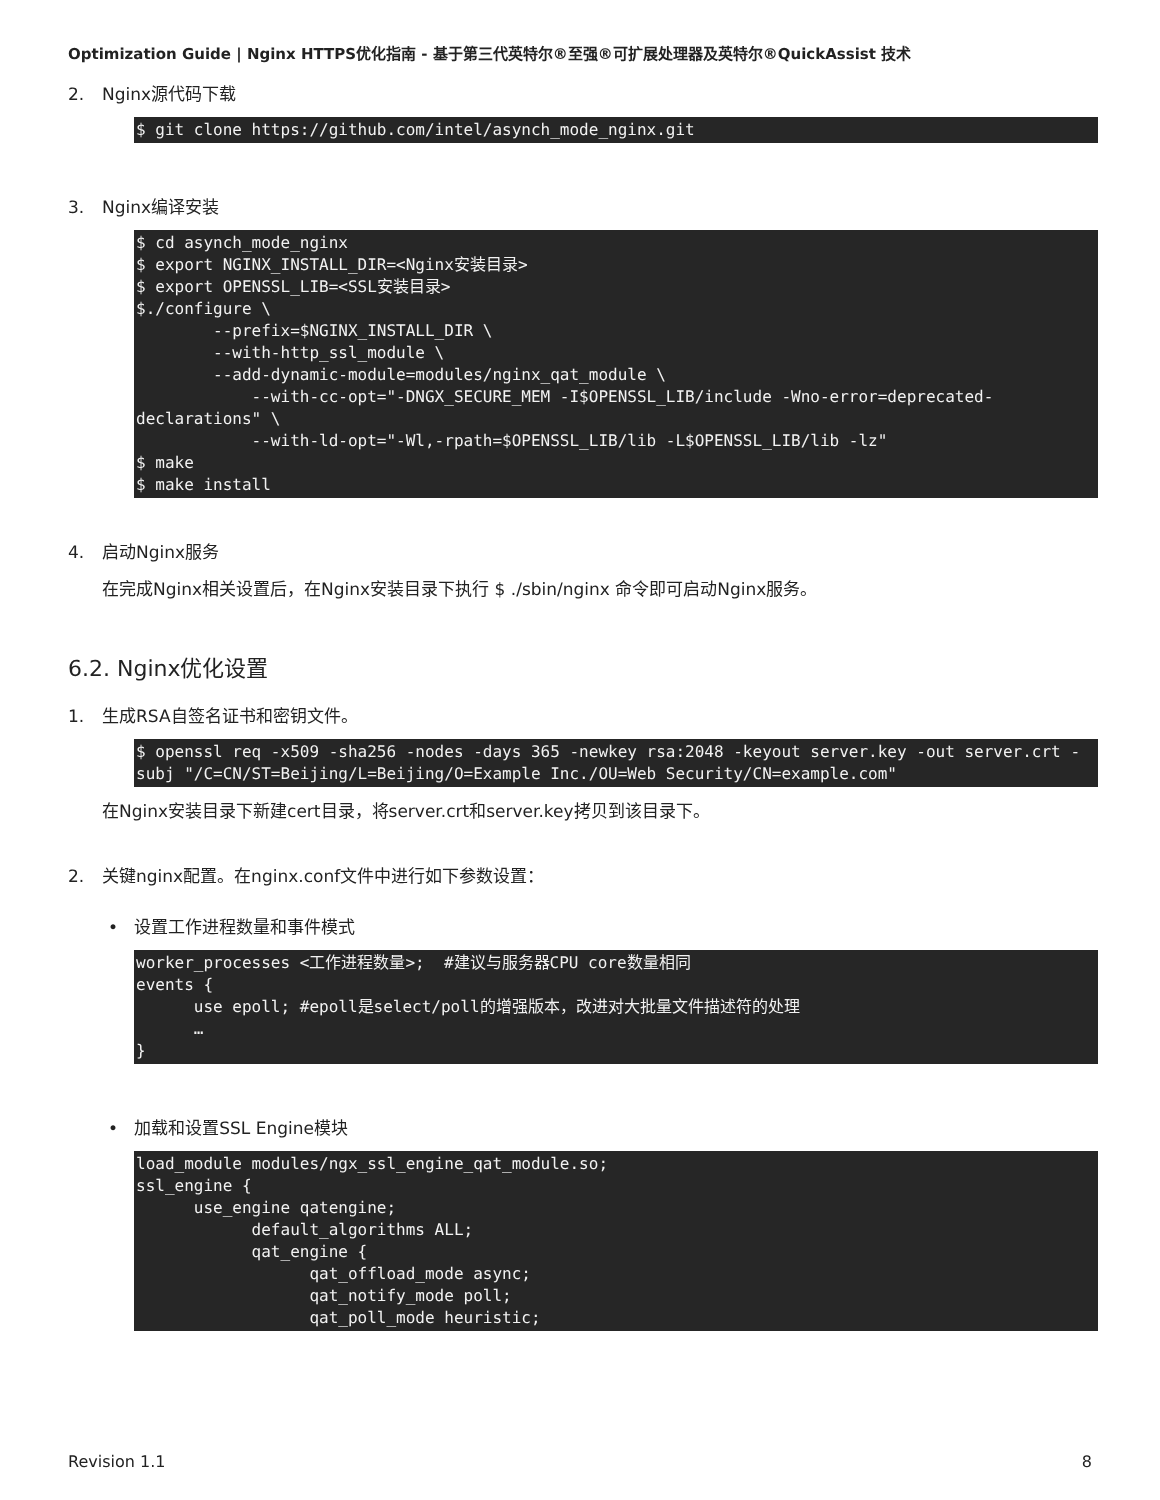Optimization Guide | Nginx HTTPS优化指南 - 基于第三代英特尔®至强®可扩展处理器及英特尔®QuickAssist 技术
2. Nginx源代码下载
$ git clone https://github.com/intel/asynch_mode_nginx.git
3. Nginx编译安装
$ cd asynch_mode_nginx
$ export NGINX_INSTALL_DIR=<Nginx安装目录>
$ export OPENSSL_LIB=<SSL安装目录>
$./configure \
        --prefix=$NGINX_INSTALL_DIR \
        --with-http_ssl_module \
        --add-dynamic-module=modules/nginx_qat_module \
            --with-cc-opt="-DNGX_SECURE_MEM -I$OPENSSL_LIB/include -Wno-error=deprecated-declarations" \
            --with-ld-opt="-Wl,-rpath=$OPENSSL_LIB/lib -L$OPENSSL_LIB/lib -lz"
$ make
$ make install
4. 启动Nginx服务
在完成Nginx相关设置后，在Nginx安装目录下执行 $ ./sbin/nginx 命令即可启动Nginx服务。
6.2. Nginx优化设置
1. 生成RSA自签名证书和密钥文件。
$ openssl req -x509 -sha256 -nodes -days 365 -newkey rsa:2048 -keyout server.key -out server.crt -subj "/C=CN/ST=Beijing/L=Beijing/O=Example Inc./OU=Web Security/CN=example.com"
在Nginx安装目录下新建cert目录，将server.crt和server.key拷贝到该目录下。
2. 关键nginx配置。在nginx.conf文件中进行如下参数设置：
• 设置工作进程数量和事件模式
worker_processes <工作进程数量>;  #建议与服务器CPU core数量相同
events {
      use epoll; #epoll是select/poll的增强版本，改进对大批量文件描述符的处理
      …
}
• 加载和设置SSL Engine模块
load_module modules/ngx_ssl_engine_qat_module.so;
ssl_engine {
      use_engine qatengine;
            default_algorithms ALL;
            qat_engine {
                  qat_offload_mode async;
                  qat_notify_mode poll;
                  qat_poll_mode heuristic;
Revision 1.1 8